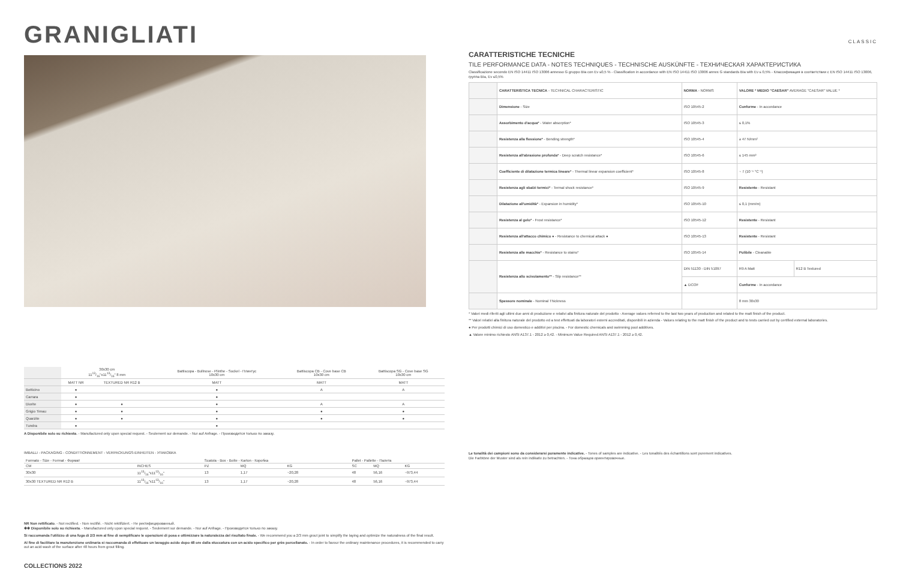GRANIGLIATI
| | 30x30 cm 1113/16"x1113/16" 8 mm | | Battiscopa - Bullnose - Plinthe - Sockel - Плинтус 10x30 cm | Battiscopa CB - Cove base CB 10x30 cm | Battiscopa SG - Cove base SG 10x30 cm |
| | MATT NR | TEXTURED NR R12 B | MATT | MATT | MATT |
| Botticino | ● | | ● | A | A |
| Carrara | ● | | ● | | |
| Diorite | ● | ● | ● | A | A |
| Grigio Timau | ● | ● | ● | ● | ● |
| Quarzite | ● | ● | ● | ● | ● |
| Tundra | ● | | ● | | |
A Disponibile solo su richiesta. - Manufactured only upon special request. - Seulement sur demande. - Nur auf Anfrage. - Производится только по заказу.
IMBALLI - PACKAGING - CONDITTIONNEMENT - VERPACKUNGS-EINHEITEN - УПАКОВКА
| Formato - Size - Format - Формат | | Scatola - Box - Boîte - Karton - Коробка | | | Pallet - Pallette - Палета | | |
| --- | --- | --- | --- | --- | --- | --- | --- |
| CM | INCHES | PZ | MQ | KG | SC | MQ | KG |
| 30x30 | 1113/16"x1113/16" | 13 | 1,17 | ~20,28 | 48 | 56,16 | ~973,44 |
| 30x30 TEXTURED NR R12 B | 1113/16"x1113/16" | 13 | 1,17 | ~20,28 | 48 | 56,16 | ~973,44 |
NR Non rettificato. - Not rectified. - Non rectifié. - Nicht rektifiziert. - Не ректифицированный.
✱✱ Disponibile solo su richiesta. - Manufactured only upon special request. - Seulement sur demande. - Nur auf Anfrage. - Производится только по заказу.
Si raccomanda l'utilizzo di una fuga di 2/3 mm al fine di semplificare le operazioni di posa e ottimizzare la naturalezza del risultato finale. - We recommend you a 2/3 mm grout joint to simplify the laying and optimize the naturalness of the final result.
Al fine di facilitare la manutenzione ordinaria si raccomanda di effettuare un lavaggio acido dopo 48 ore dalla stuccatura con un acido specifico per grès porcellanato. - In order to favour the ordinary maintenance procedures, it is recommended to carry out an acid wash of the surface after 48 hours from grout filling.
COLLECTIONS 2022
CLASSIC
CARATTERISTICHE TECNICHE
TILE PERFORMANCE DATA - NOTES TECHNIQUES - TECHNISCHE AUSKÜNFTE - ТЕХНИЧЕСКАЯ ХАРАКТЕРИСТИКА
Classificazione secondo EN ISO 14411 ISO 13006 annesso G gruppo BIa con Ev ≤0,5 % - Classification in accordance with EN ISO 14411 ISO 13006 annex G standards BIa with Ev ≤ 0,5% - Классификация в соответствии с EN ISO 14411 ISO 13006, группа BIa, Ev ≤0,5%
| | CARATTERISTICA TECNICA - TECHNICAL CHARACTERISTIC | NORMA - NORMS | VALORE * MEDIO "CAESAR" AVERAGE "CAESAR" VALUE * | |
| | Dimensione - Size | ISO 10545-2 | Conforme - In accordance | |
| | Assorbimento d'acqua* - Water absorption* | ISO 10545-3 | ≤ 0,1% | |
| | Resistenza alla flessione* - Bending strength* | ISO 10545-4 | ≥ 47 N/mm² | |
| | Resistenza all'abrasione profonda* - Deep scratch resistance* | ISO 10545-6 | ≤ 145 mm³ | |
| | Coefficiente di dilatazione termica lineare* - Thermal linear expansion coefficient* | ISO 10545-8 | ~ 7 (10⁻⁶ °C⁻¹) | |
| | Resistenza agli sbalzi termici* - Termal shock resistance* | ISO 10545-9 | Resistente - Resistant | |
| | Dilatazione all'umidità* - Expansion in humidity* | ISO 10545-10 | ≤ 0,1 (mm/m) | |
| | Resistenza al gelo* - Frost resistance* | ISO 10545-12 | Resistente - Resistant | |
| | Resistenza all'attacco chimico ● - Resistance to chemical attack ● | ISO 10545-13 | Resistente - Resistant | |
| | Resistenza alle macchie* - Resistance to stains* | ISO 10545-14 | Pulibile - Cleanable | |
| | Resistenza allo scivolamento** - Slip resistance** | DIN 51130 - DIN 51097 | R9 A Matt | R12 B Textured |
| | | ▲ DCOF | Conforme - In accordance | |
| | Spessore nominale - Nominal Thickness | | 8 mm 30x30 | |
* Valori medi riferiti agli ultimi due anni di produzione e relativi alla finitura naturale del prodotto - Average values referred to the last two years of production and related to the matt finish of the product.
** Valori relativi alla finitura naturale del prodotto ed a test effettuati da laboratori esterni accreditati, disponibili in azienda - Values relating to the matt finish of the product and to tests carried out by certified external laboratories.
● Per prodotti chimici di uso domestico e additivi per piscina. - For domestic chemicals and swimming pool additives.
▲ Valore minimo richiesto ANSI A137.1 - 2012 ≥ 0,42. - Minimum Value Required ANSI A137.1 - 2012 ≥ 0,42.
Le tonalità dei campioni sono da considerarsi puramente indicative. - Tones of samples are indicative. - Les tonalités des échantillons sont purement indicatives.
Die Farbtöne der Muster sind als rein indikativ zu betrachten. - Тона образцов ориентировочные.